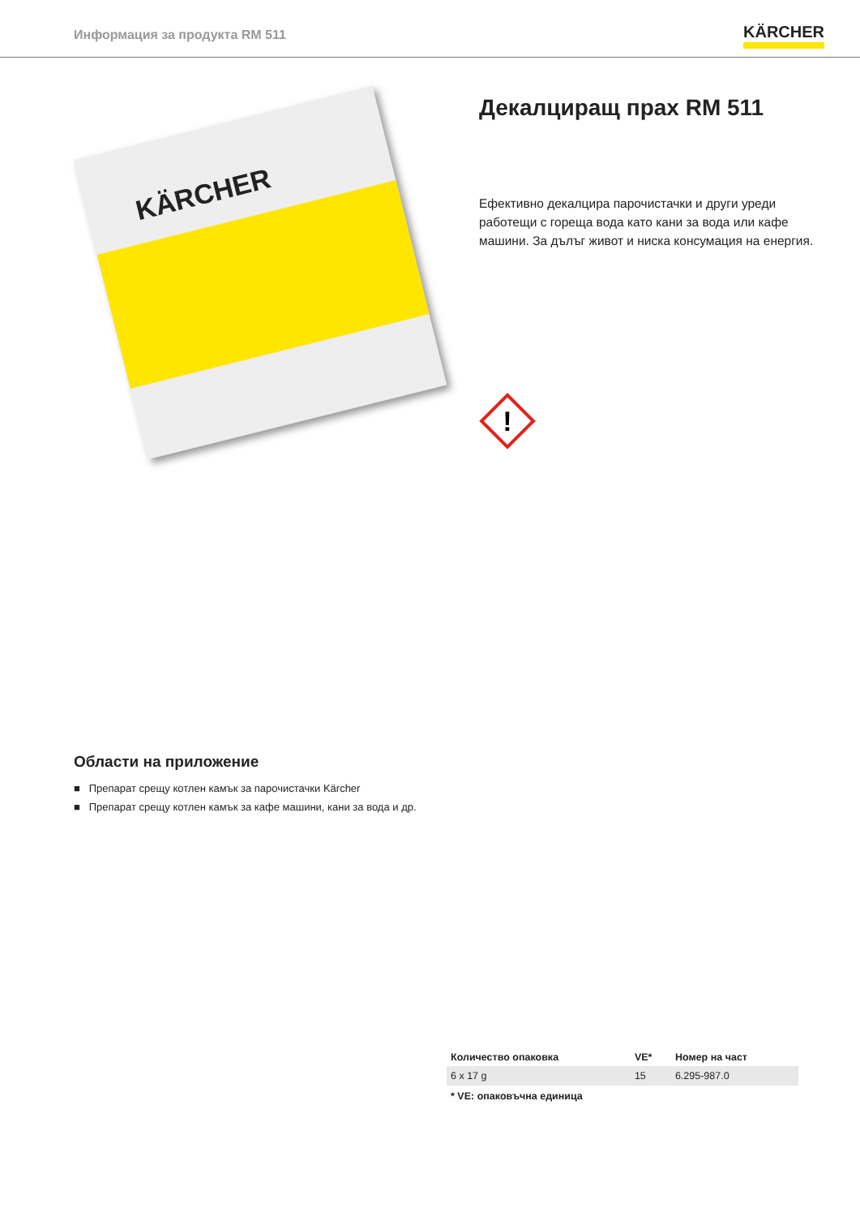Информация за продукта RM 511
KÄRCHER
KÄRCHER
Декалциращ прах RM 511
Ефективно декалцира парочистачки и други уреди работещи с гореща вода като кани за вода или кафе машини. За дълъг живот и ниска консумация на енергия.
!
Области на приложение
■ Препарат срещу котлен камък за парочистачки Kärcher
■ Препарат срещу котлен камък за кафе машини, кани за вода и др.
| Количество опаковка | VE* | Номер на част |
| --- | --- | --- |
| 6 x 17 g | 15 | 6.295-987.0 |
* VE: опаковъчна единица